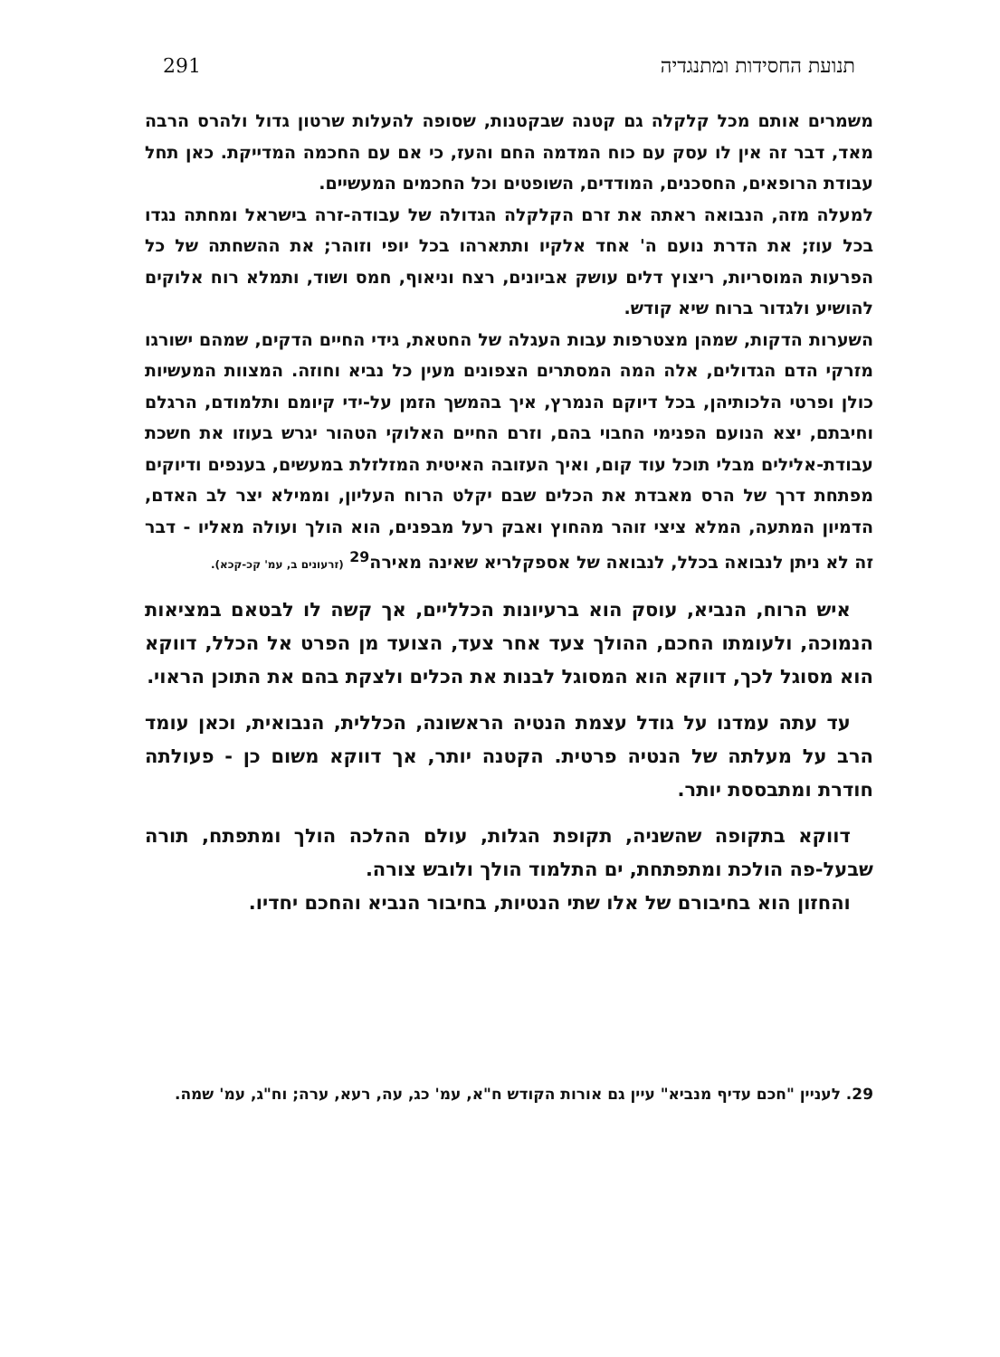תנועת החסידות ומתנגדיה 291
משמרים אותם מכל קלקלה גם קטנה שבקטנות, שסופה להעלות שרטון גדול ולהרס הרבה מאד, דבר זה אין לו עסק עם כוח המדמה החם והעז, כי אם עם החכמה המדייקת. כאן תחל עבודת הרופאים, החסכנים, המודדים, השופטים וכל החכמים המעשיים.
למעלה מזה, הנבואה ראתה את זרם הקלקלה הגדולה של עבודה-זרה בישראל ומחתה נגדו בכל עוז; את הדרת נועם ה' אחד אלקיו ותתארהו בכל יופי וזוהר; את ההשחתה של כל הפרעות המוסריות, ריצוץ דלים עושק אביונים, רצח וניאוף, חמס ושוד, ותמלא רוח אלוקים להושיע ולגדור ברוח שיא קודש.
השערות הדקות, שמהן מצטרפות עבות העגלה של החטאת, גידי החיים הדקים, שמהם ישורגו מזרקי הדם הגדולים, אלה המה המסתרים הצפונים מעין כל נביא וחוזה. המצוות המעשיות כולן ופרטי הלכותיהן, בכל דיוקם הנמרץ, איך בהמשך הזמן על-ידי קיומם ותלמודם, הרגלם וחיבתם, יצא הנועם הפנימי החבוי בהם, וזרם החיים האלוקי הטהור יגרש בעוזו את חשכת עבודת-אלילים מבלי תוכל עוד קום, ואיך העזובה האיטית המזלזלת במעשים, בענפים ודיוקים מפתחת דרך של הרס מאבדת את הכלים שבם יקלט הרוח העליון, וממילא יצר לב האדם, הדמיון המתעה, המלא ציצי זוהר מהחוץ ואבק רעל מבפנים, הוא הולך ועולה מאליו - דבר זה לא ניתן לנבואה בכלל, לנבואה של אספקלריא שאינה מאירה<sup>29</sup> (זרעונים ב, עמ' קכ-קכא).
איש הרוח, הנביא, עוסק הוא ברעיונות הכלליים, אך קשה לו לבטאם במציאות הנמוכה, ולעומתו החכם, ההולך צעד אחר צעד, הצועד מן הפרט אל הכלל, דווקא הוא מסוגל לכך, דווקא הוא המסוגל לבנות את הכלים ולצקת בהם את התוכן הראוי.
עד עתה עמדנו על גודל עצמת הנטיה הראשונה, הכללית, הנבואית, וכאן עומד הרב על מעלתה של הנטיה פרטית. הקטנה יותר, אך דווקא משום כן - פעולתה חודרת ומתבססת יותר.
דווקא בתקופה שהשניה, תקופת הגלות, עולם ההלכה הולך ומתפתח, תורה שבעל-פה הולכת ומתפתחת, ים התלמוד הולך ולובש צורה.
והחזון הוא בחיבורם של אלו שתי הנטיות, בחיבור הנביא והחכם יחדיו.
29. לעניין "חכם עדיף מנביא" עיין גם אורות הקודש ח"א, עמ' כג, עה, רעא, ערה; וח"ג, עמ' שמה.